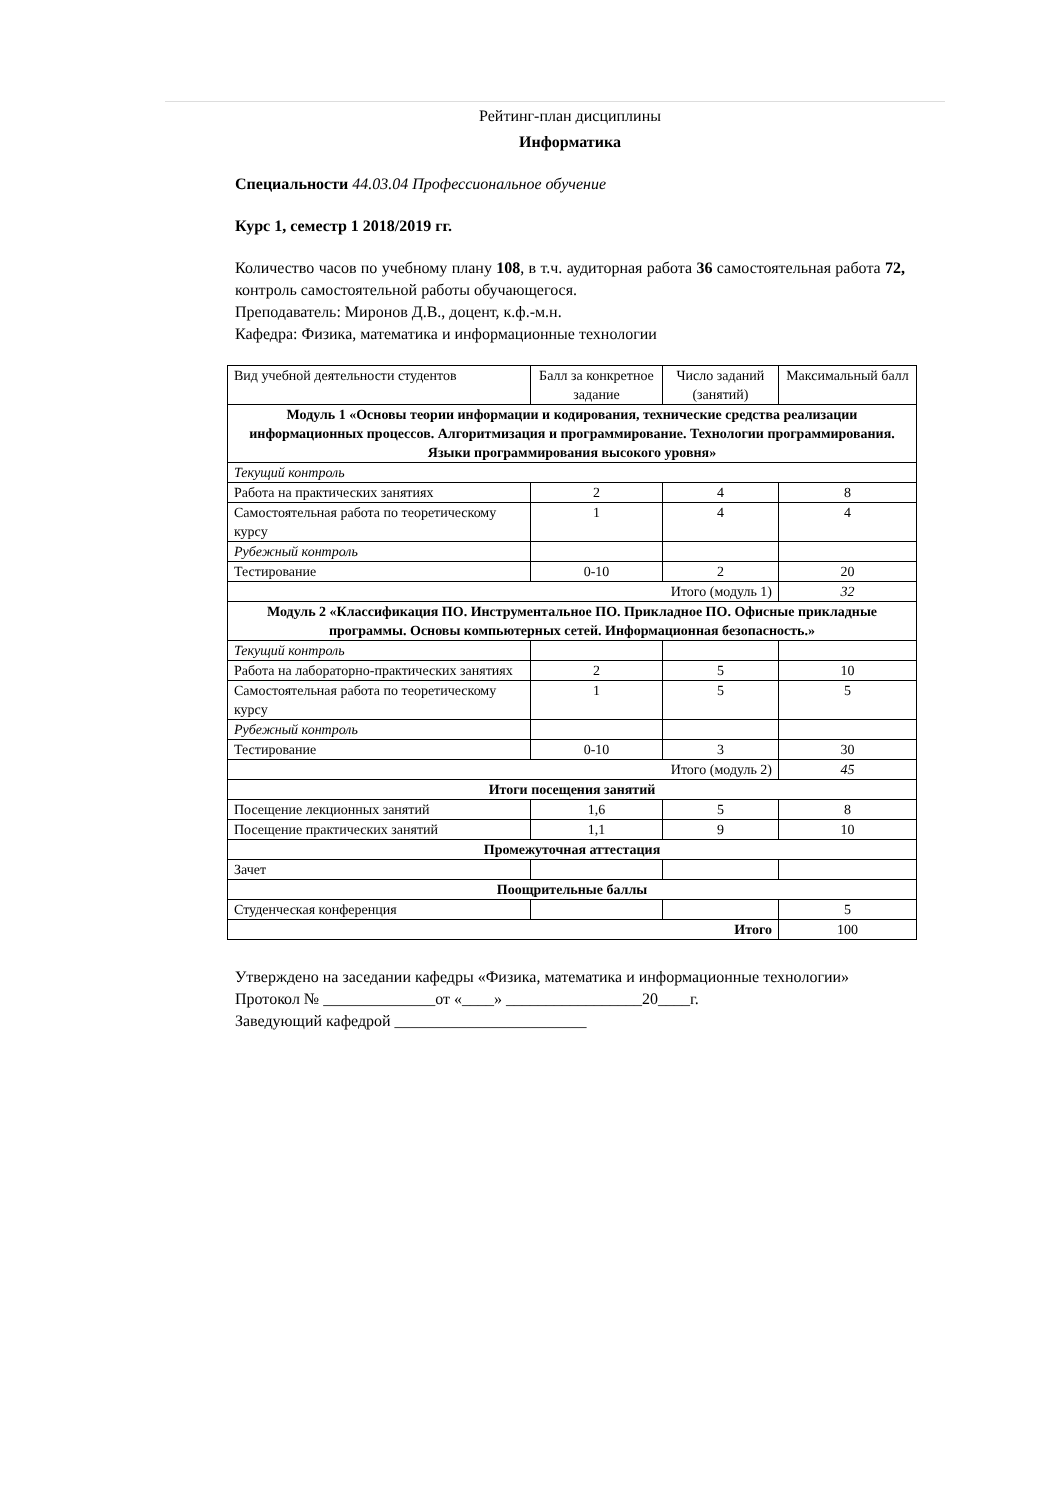Рейтинг-план дисциплины
Информатика
Специальности 44.03.04 Профессиональное обучение
Курс 1, семестр 1 2018/2019 гг.
Количество часов по учебному плану 108, в т.ч. аудиторная работа 36 самостоятельная работа 72, контроль самостоятельной работы обучающегося.
Преподаватель: Миронов Д.В., доцент, к.ф.-м.н.
Кафедра: Физика, математика и информационные технологии
| Вид учебной деятельности студентов | Балл за конкретное задание | Число заданий (занятий) | Максимальный балл |
| Модуль 1 «Основы теории информации и кодирования, технические средства реализации информационных процессов. Алгоритмизация и программирование. Технологии программирования. Языки программирования высокого уровня» | | | |
| Текущий контроль | | | |
| Работа на практических занятиях | 2 | 4 | 8 |
| Самостоятельная работа по теоретическому курсу | 1 | 4 | 4 |
| Рубежный контроль | | | |
| Тестирование | 0-10 | 2 | 20 |
| Итого (модуль 1) | | | 32 |
| Модуль 2 «Классификация ПО. Инструментальное ПО. Прикладное ПО. Офисные прикладные программы. Основы компьютерных сетей. Информационная безопасность.» | | | |
| Текущий контроль | | | |
| Работа на лабораторно-практических занятиях | 2 | 5 | 10 |
| Самостоятельная работа по теоретическому курсу | 1 | 5 | 5 |
| Рубежный контроль | | | |
| Тестирование | 0-10 | 3 | 30 |
| Итого (модуль 2) | | | 45 |
| Итоги посещения занятий | | | |
| Посещение лекционных занятий | 1,6 | 5 | 8 |
| Посещение практических занятий | 1,1 | 9 | 10 |
| Промежуточная аттестация | | | |
| Зачет | | | |
| Поощрительные баллы | | | |
| Студенческая конференция | | | 5 |
| Итого | | | 100 |
Утверждено на заседании кафедры «Физика, математика и информационные технологии»
Протокол № ______________от «____» _________________20____г.
Заведующий кафедрой ________________________